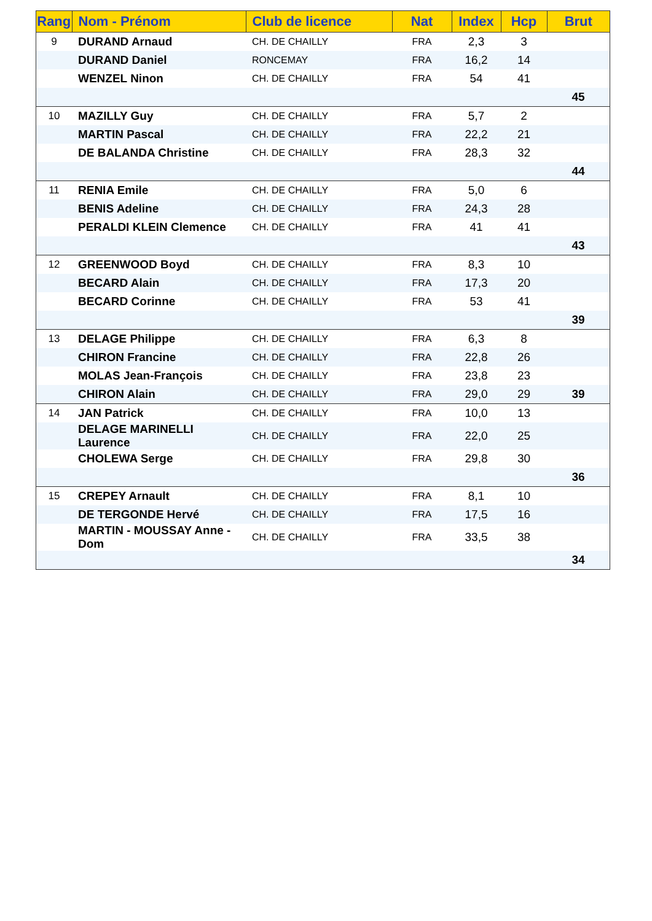| Rang | Nom - Prénom | Club de licence | Nat | Index | Hcp | Brut |
| --- | --- | --- | --- | --- | --- | --- |
| 9 | DURAND Arnaud | CH. DE CHAILLY | FRA | 2,3 | 3 | |
| | DURAND Daniel | RONCEMAY | FRA | 16,2 | 14 | |
| | WENZEL Ninon | CH. DE CHAILLY | FRA | 54 | 41 | |
| | | | | | | 45 |
| 10 | MAZILLY Guy | CH. DE CHAILLY | FRA | 5,7 | 2 | |
| | MARTIN Pascal | CH. DE CHAILLY | FRA | 22,2 | 21 | |
| | DE BALANDA Christine | CH. DE CHAILLY | FRA | 28,3 | 32 | |
| | | | | | | 44 |
| 11 | RENIA Emile | CH. DE CHAILLY | FRA | 5,0 | 6 | |
| | BENIS Adeline | CH. DE CHAILLY | FRA | 24,3 | 28 | |
| | PERALDI KLEIN Clemence | CH. DE CHAILLY | FRA | 41 | 41 | |
| | | | | | | 43 |
| 12 | GREENWOOD Boyd | CH. DE CHAILLY | FRA | 8,3 | 10 | |
| | BECARD Alain | CH. DE CHAILLY | FRA | 17,3 | 20 | |
| | BECARD Corinne | CH. DE CHAILLY | FRA | 53 | 41 | |
| | | | | | | 39 |
| 13 | DELAGE Philippe | CH. DE CHAILLY | FRA | 6,3 | 8 | |
| | CHIRON Francine | CH. DE CHAILLY | FRA | 22,8 | 26 | |
| | MOLAS Jean-François | CH. DE CHAILLY | FRA | 23,8 | 23 | |
| | CHIRON Alain | CH. DE CHAILLY | FRA | 29,0 | 29 | 39 |
| 14 | JAN Patrick | CH. DE CHAILLY | FRA | 10,0 | 13 | |
| | DELAGE MARINELLI Laurence | CH. DE CHAILLY | FRA | 22,0 | 25 | |
| | CHOLEWA Serge | CH. DE CHAILLY | FRA | 29,8 | 30 | |
| | | | | | | 36 |
| 15 | CREPEY Arnault | CH. DE CHAILLY | FRA | 8,1 | 10 | |
| | DE TERGONDE Hervé | CH. DE CHAILLY | FRA | 17,5 | 16 | |
| | MARTIN - MOUSSAY Anne - Dom | CH. DE CHAILLY | FRA | 33,5 | 38 | |
| | | | | | | 34 |